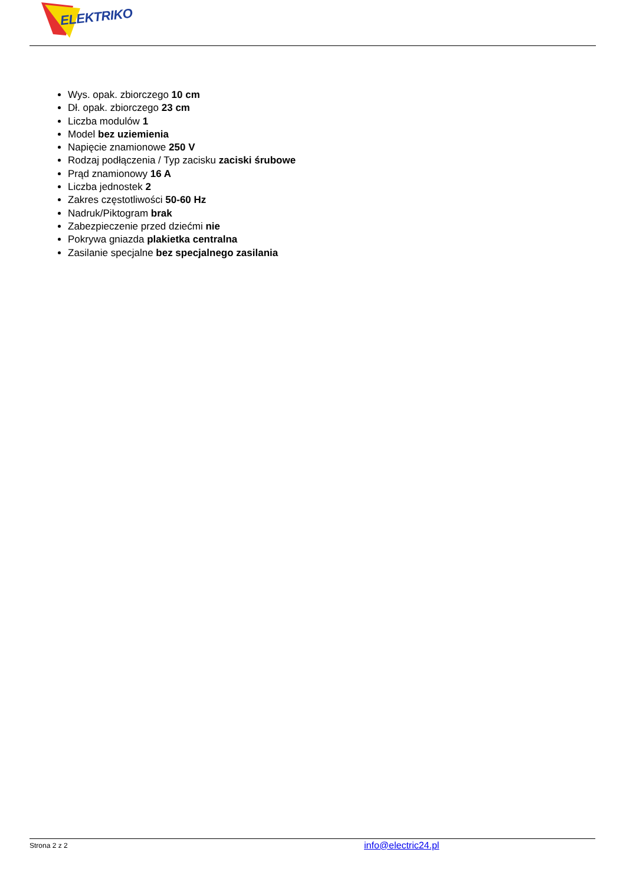ELEKTRIKO
Wys. opak. zbiorczego 10 cm
Dł. opak. zbiorczego 23 cm
Liczba modulów 1
Model bez uziemienia
Napięcie znamionowe 250 V
Rodzaj podłączenia / Typ zacisku zaciski śrubowe
Prąd znamionowy 16 A
Liczba jednostek 2
Zakres częstotliwości 50-60 Hz
Nadruk/Piktogram brak
Zabezpieczenie przed dziećmi nie
Pokrywa gniazda plakietka centralna
Zasilanie specjalne bez specjalnego zasilania
Strona 2 z 2 info@electric24.pl